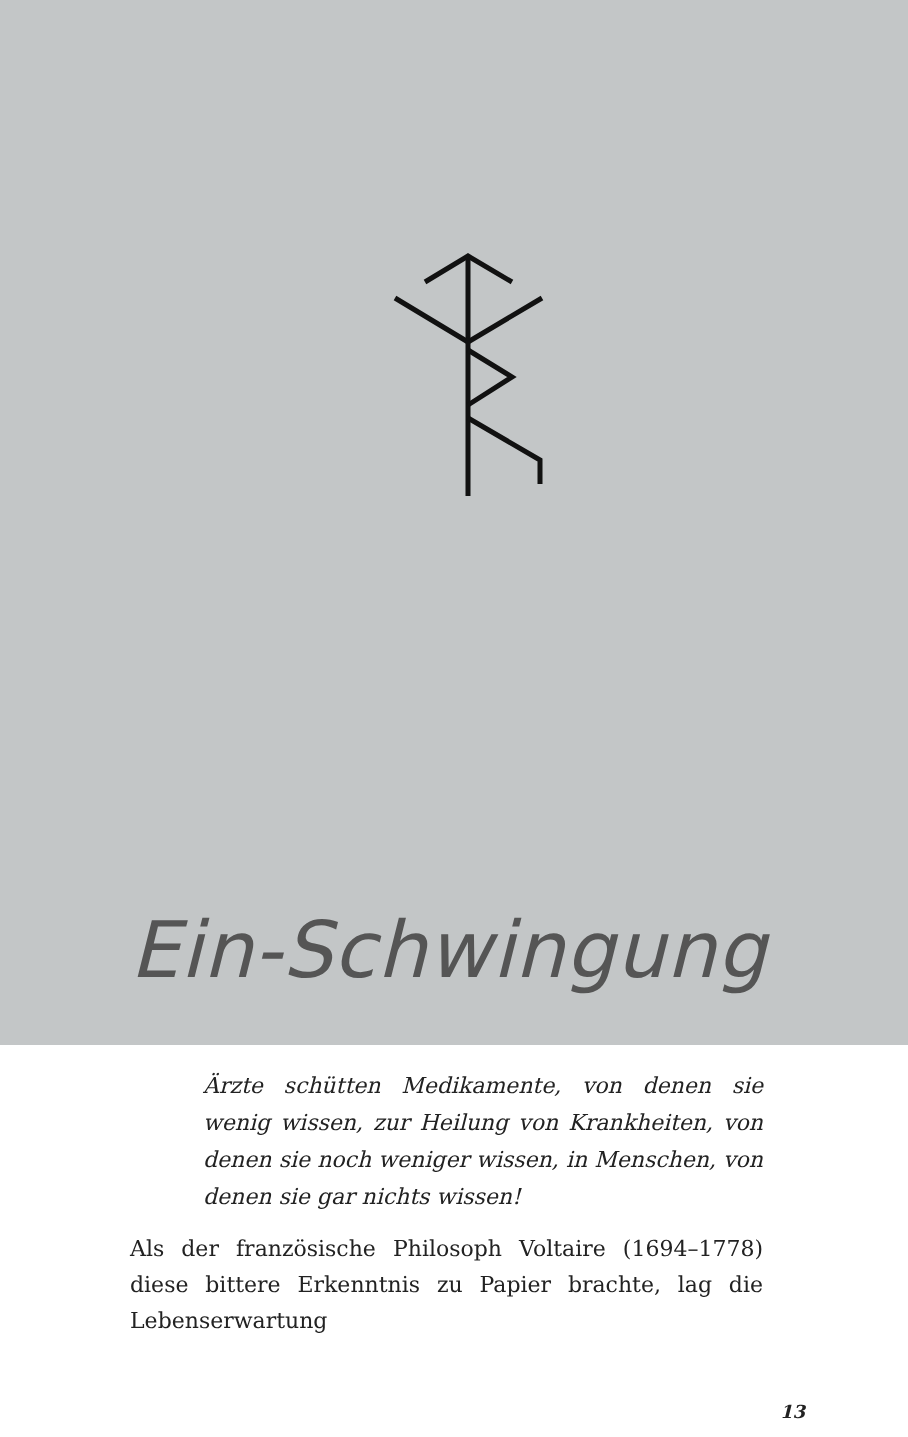Ein-Schwingung
Ärzte schütten Medikamente, von denen sie wenig wissen, zur Heilung von Krankheiten, von denen sie noch weniger wissen, in Menschen, von denen sie gar nichts wissen!
Als der französische Philosoph Voltaire (1694–1778) diese bittere Erkenntnis zu Papier brachte, lag die Lebenserwartung
13